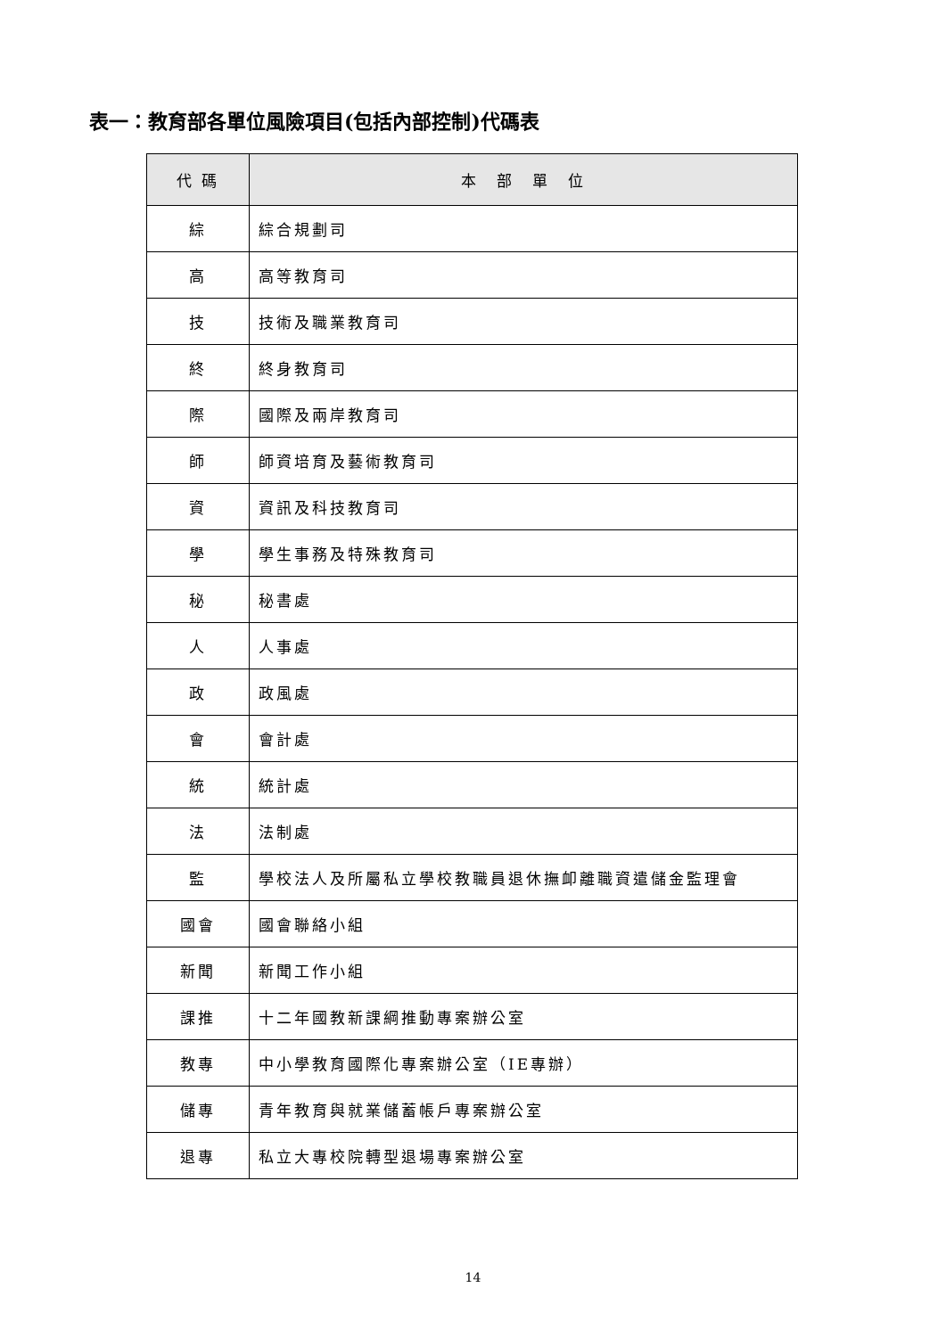表一：教育部各單位風險項目(包括內部控制)代碼表
| 代 碼 | 本 部 單 位 |
| --- | --- |
| 綜 | 綜合規劃司 |
| 高 | 高等教育司 |
| 技 | 技術及職業教育司 |
| 終 | 終身教育司 |
| 際 | 國際及兩岸教育司 |
| 師 | 師資培育及藝術教育司 |
| 資 | 資訊及科技教育司 |
| 學 | 學生事務及特殊教育司 |
| 秘 | 秘書處 |
| 人 | 人事處 |
| 政 | 政風處 |
| 會 | 會計處 |
| 統 | 統計處 |
| 法 | 法制處 |
| 監 | 學校法人及所屬私立學校教職員退休撫卹離職資遣儲金監理會 |
| 國會 | 國會聯絡小組 |
| 新聞 | 新聞工作小組 |
| 課推 | 十二年國教新課綱推動專案辦公室 |
| 教專 | 中小學教育國際化專案辦公室（IE專辦） |
| 儲專 | 青年教育與就業儲蓄帳戶專案辦公室 |
| 退專 | 私立大專校院轉型退場專案辦公室 |
14